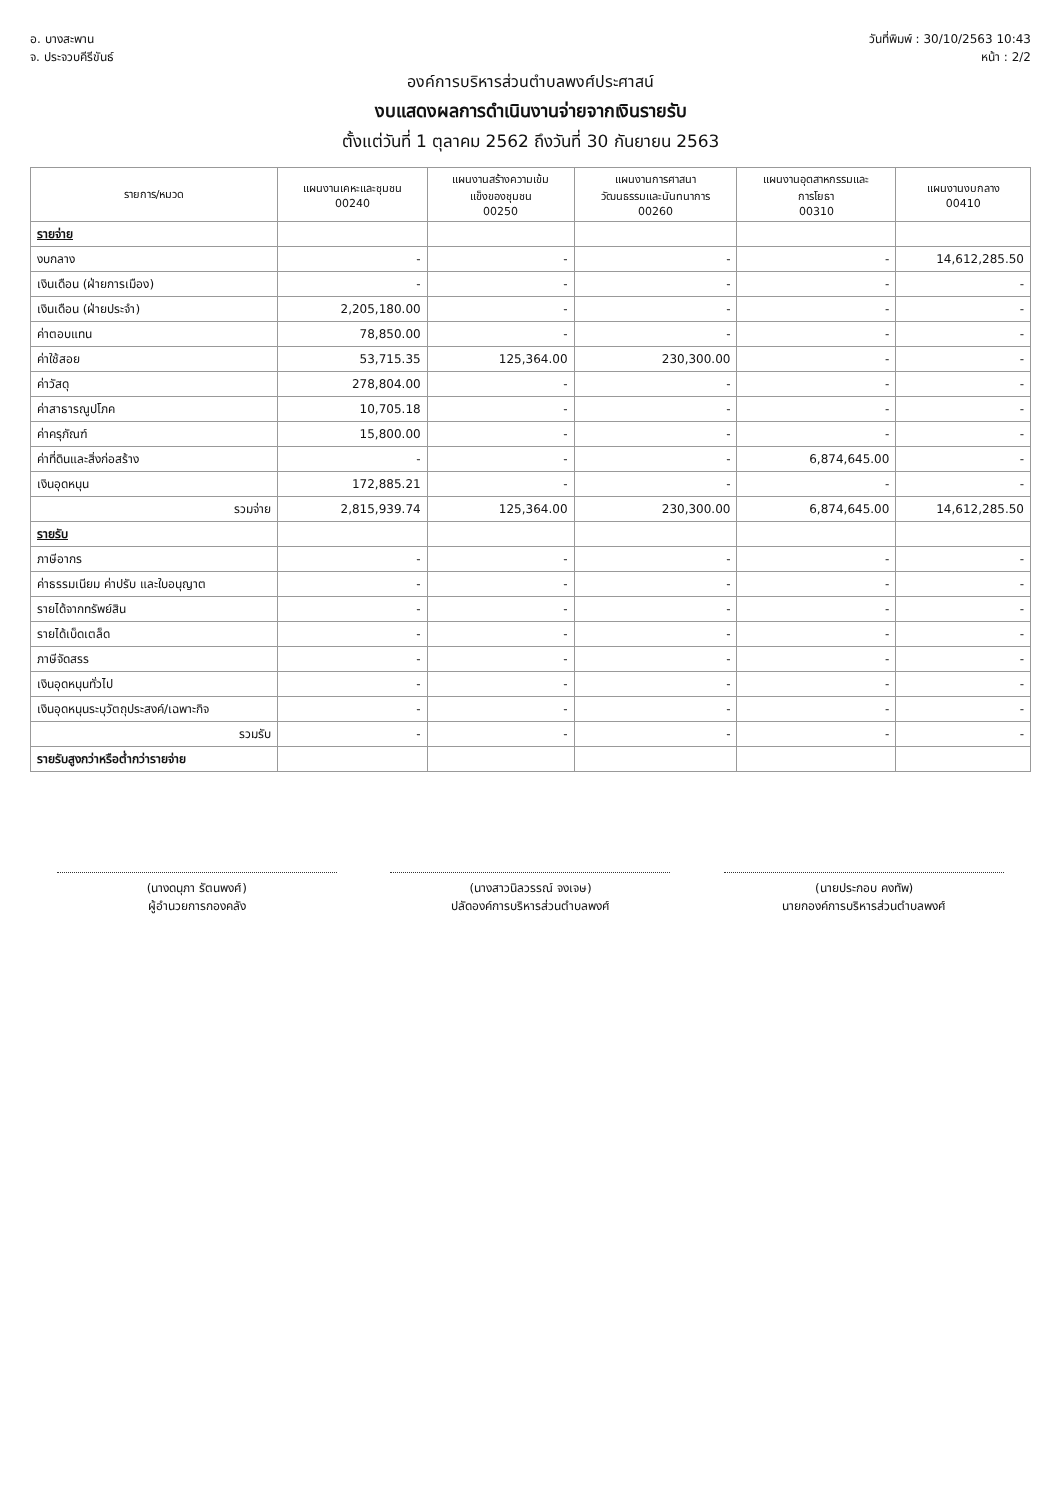อ. บางสะพาน
จ. ประจวบคีรีขันธ์
วันที่พิมพ์ : 30/10/2563 10:43
หน้า : 2/2
องค์การบริหารส่วนตำบลพงศ์ประศาสน์
งบแสดงผลการดำเนินงานจ่ายจากเงินรายรับ
ตั้งแต่วันที่ 1 ตุลาคม 2562 ถึงวันที่ 30 กันยายน 2563
| รายการ/หมวด | แผนงานเคหะและชุมชน 00240 | แผนงานสร้างความเข้ม แข็งของชุมชน 00250 | แผนงานการศาสนา วัฒนธรรมและนันทนาการ 00260 | แผนงานอุตสาหกรรมและ การโยธา 00310 | แผนงานงบกลาง 00410 |
| --- | --- | --- | --- | --- | --- |
| รายจ่าย | | | | | |
| งบกลาง | - | - | - | - | 14,612,285.50 |
| เงินเดือน (ฝ่ายการเมือง) | - | - | - | - | - |
| เงินเดือน (ฝ่ายประจำ) | 2,205,180.00 | - | - | - | - |
| ค่าตอบแทน | 78,850.00 | - | - | - | - |
| ค่าใช้สอย | 53,715.35 | 125,364.00 | 230,300.00 | - | - |
| ค่าวัสดุ | 278,804.00 | - | - | - | - |
| ค่าสาธารณูปโภค | 10,705.18 | - | - | - | - |
| ค่าครุภัณฑ์ | 15,800.00 | - | - | - | - |
| ค่าที่ดินและสิ่งก่อสร้าง | - | - | - | 6,874,645.00 | - |
| เงินอุดหนุน | 172,885.21 | - | - | - | - |
| รวมจ่าย | 2,815,939.74 | 125,364.00 | 230,300.00 | 6,874,645.00 | 14,612,285.50 |
| รายรับ | | | | | |
| ภาษีอากร | - | - | - | - | - |
| ค่าธรรมเนียม ค่าปรับ และใบอนุญาต | - | - | - | - | - |
| รายได้จากทรัพย์สิน | - | - | - | - | - |
| รายได้เบ็ดเตล็ด | - | - | - | - | - |
| ภาษีจัดสรร | - | - | - | - | - |
| เงินอุดหนุนทั่วไป | - | - | - | - | - |
| เงินอุดหนุนระบุวัตถุประสงค์/เฉพาะกิจ | - | - | - | - | - |
| รวมรับ | - | - | - | - | - |
| รายรับสูงกว่าหรือต่ำกว่ารายจ่าย | | | | | |
(นางดนุภา รัตนพงศ์)
ผู้อำนวยการกองคลัง
(นางสาวนิลวรรณ์ จงเจษ)
ปลัดองค์การบริหารส่วนตำบลพงศ์
(นายประกอบ คงทัพ)
นายกองค์การบริหารส่วนตำบลพงศ์